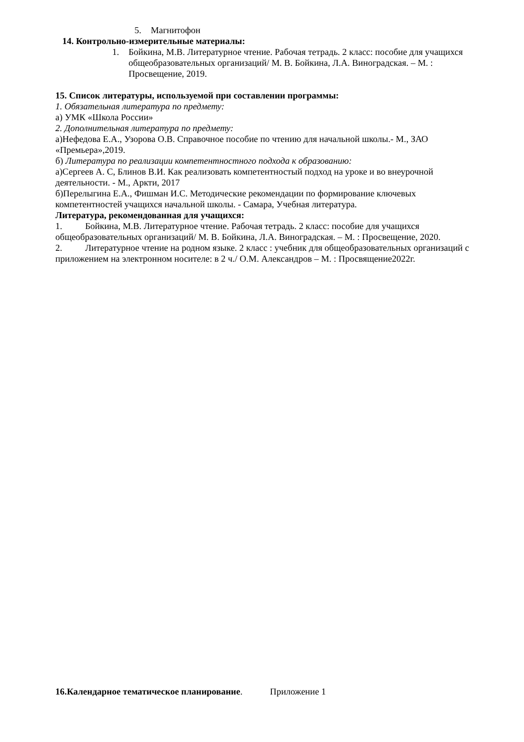5. Магнитофон
14. Контрольно-измерительные материалы:
1. Бойкина, М.В. Литературное чтение. Рабочая тетрадь. 2 класс: пособие для учащихся общеобразовательных организаций/ М. В. Бойкина, Л.А. Виноградская. – М. : Просвещение, 2019.
15. Список литературы, используемой при составлении программы:
1. Обязательная литература по предмету:
а) УМК «Школа России»
2. Дополнительная литература по предмету:
а)Нефедова Е.А., Узорова О.В. Справочное пособие по чтению для начальной школы.- М., ЗАО «Премьера»,2019.
б) Литература по реализации компетентностного подхода к образованию:
а)Сергеев А. С, Блинов В.И. Как реализовать компетентностый подход на уроке и во внеурочной деятельности. - М., Аркти, 2017
б)Перелыгина Е.А., Фишман И.С. Методические рекомендации по формирование ключевых компетентностей учащихся начальной школы. - Самара, Учебная литература.
Литература, рекомендованная для учащихся:
1. Бойкина, М.В. Литературное чтение. Рабочая тетрадь. 2 класс: пособие для учащихся общеобразовательных организаций/ М. В. Бойкина, Л.А. Виноградская. – М. : Просвещение, 2020.
2. Литературное чтение на родном языке. 2 класс : учебник для общеобразовательных организаций с приложением на электронном носителе: в 2 ч./ О.М. Александров – М. : Просвящение2022г.
16.Календарное тематическое планирование. Приложение 1